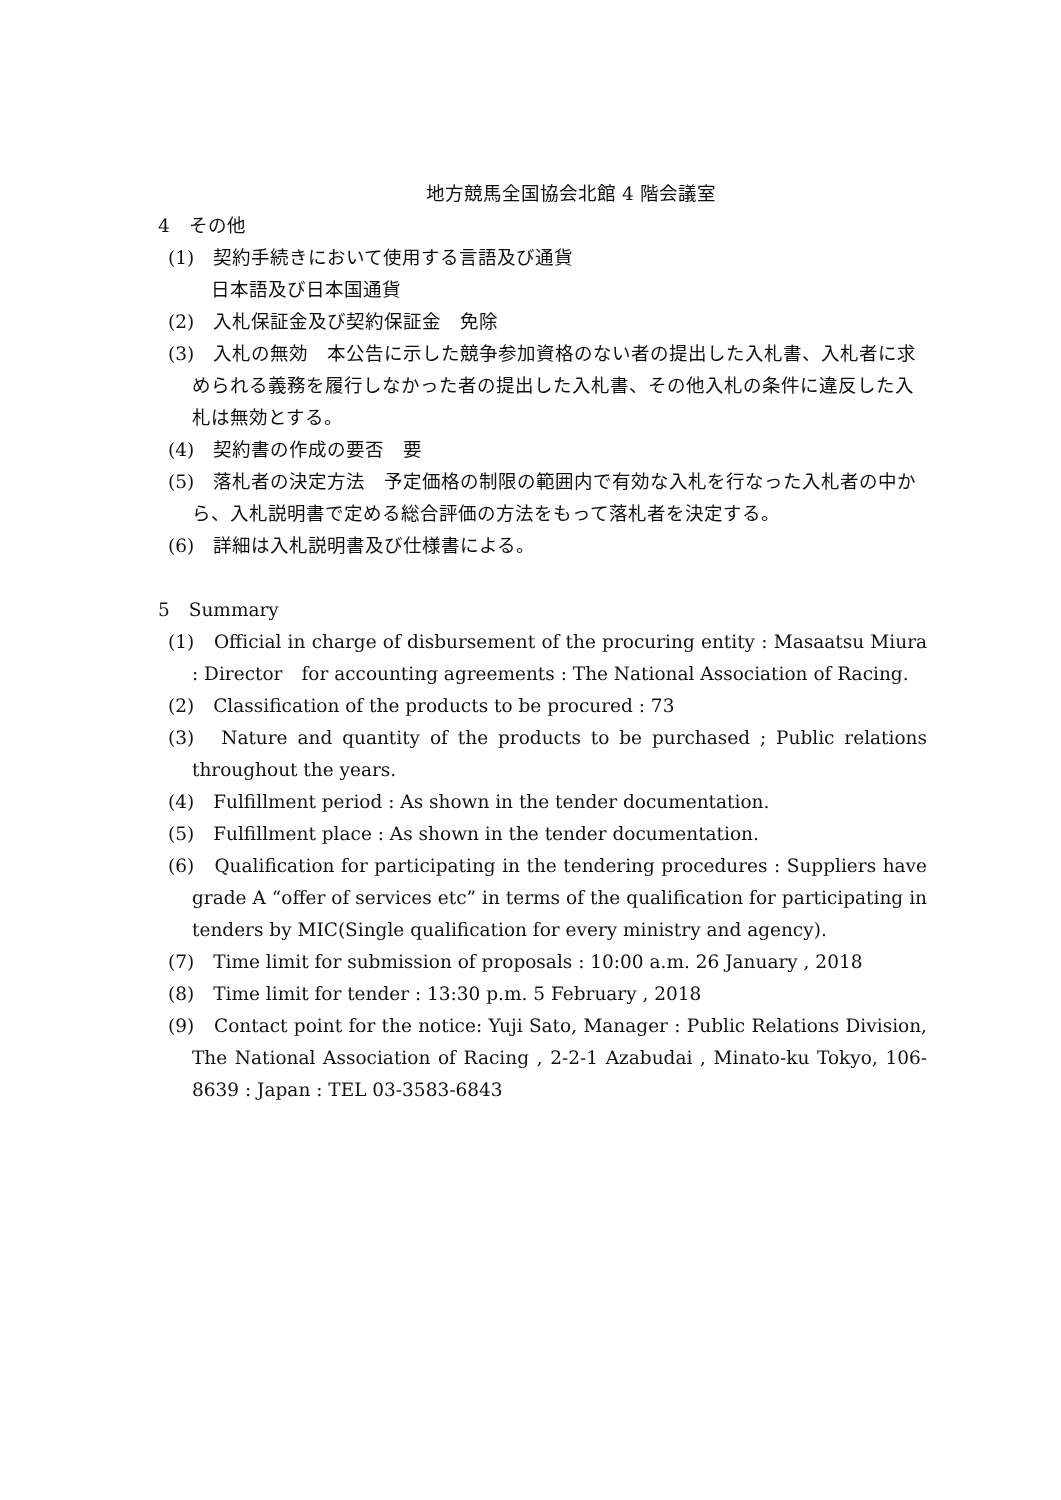地方競馬全国協会北館 4 階会議室
4　その他
(1)　契約手続きにおいて使用する言語及び通貨
　日本語及び日本国通貨
(2)　入札保証金及び契約保証金　免除
(3)　入札の無効　本公告に示した競争参加資格のない者の提出した入札書、入札者に求められる義務を履行しなかった者の提出した入札書、その他入札の条件に違反した入札は無効とする。
(4)　契約書の作成の要否　要
(5)　落札者の決定方法　予定価格の制限の範囲内で有効な入札を行なった入札者の中から、入札説明書で定める総合評価の方法をもって落札者を決定する。
(6)　詳細は入札説明書及び仕様書による。
5　Summary
(1)　Official in charge of disbursement of the procuring entity : Masaatsu Miura : Director　for accounting agreements : The National Association of Racing.
(2)　Classification of the products to be procured : 73
(3)　Nature and quantity of the products to be purchased ; Public relations throughout the years.
(4)　Fulfillment period : As shown in the tender documentation.
(5)　Fulfillment place : As shown in the tender documentation.
(6)　Qualification for participating in the tendering procedures : Suppliers have grade A “offer of services etc” in terms of the qualification for participating in tenders by MIC(Single qualification for every ministry and agency).
(7)　Time limit for submission of proposals : 10:00 a.m. 26 January , 2018
(8)　Time limit for tender : 13:30 p.m. 5 February , 2018
(9)　Contact point for the notice: Yuji Sato, Manager : Public Relations Division, The National Association of Racing , 2-2-1 Azabudai , Minato-ku Tokyo, 106-8639 : Japan : TEL 03-3583-6843